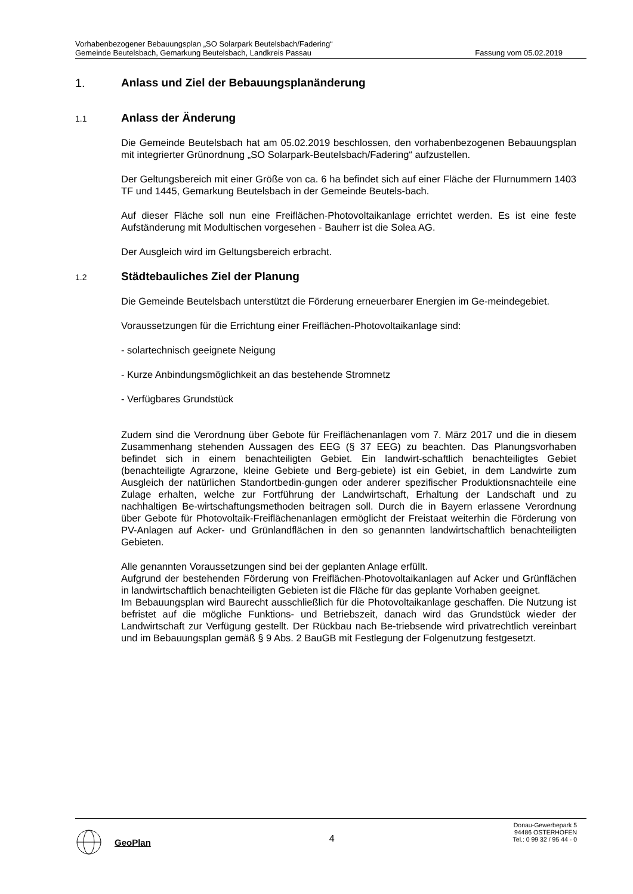Vorhabenbezogener Bebauungsplan „SO Solarpark Beutelsbach/Fadering“
Gemeinde Beutelsbach, Gemarkung Beutelsbach, Landkreis Passau Fassung vom 05.02.2019
1. Anlass und Ziel der Bebauungsplanänderung
1.1 Anlass der Änderung
Die Gemeinde Beutelsbach hat am 05.02.2019 beschlossen, den vorhabenbezogenen Bebauungsplan mit integrierter Grünordnung „SO Solarpark-Beutelsbach/Fadering“ aufzustellen.
Der Geltungsbereich mit einer Größe von ca. 6 ha befindet sich auf einer Fläche der Flurnummern 1403 TF und 1445, Gemarkung Beutelsbach in der Gemeinde Beutels-bach.
Auf dieser Fläche soll nun eine Freiflächen-Photovoltaikanlage errichtet werden. Es ist eine feste Aufständerung mit Modultischen vorgesehen - Bauherr ist die Solea AG.
Der Ausgleich wird im Geltungsbereich erbracht.
1.2 Städtebauliches Ziel der Planung
Die Gemeinde Beutelsbach unterstützt die Förderung erneuerbarer Energien im Ge-meindegebiet.
Voraussetzungen für die Errichtung einer Freiflächen-Photovoltaikanlage sind:
- solartechnisch geeignete Neigung
- Kurze Anbindungsmöglichkeit an das bestehende Stromnetz
- Verfügbares Grundstück
Zudem sind die Verordnung über Gebote für Freiflächenanlagen vom 7. März 2017 und die in diesem Zusammenhang stehenden Aussagen des EEG (§ 37 EEG) zu beachten. Das Planungsvorhaben befindet sich in einem benachteiligten Gebiet. Ein landwirt-schaftlich benachteiligtes Gebiet (benachteiligte Agrarzone, kleine Gebiete und Berg-gebiete) ist ein Gebiet, in dem Landwirte zum Ausgleich der natürlichen Standortbedin-gungen oder anderer spezifischer Produktionsnachteile eine Zulage erhalten, welche zur Fortführung der Landwirtschaft, Erhaltung der Landschaft und zu nachhaltigen Be-wirtschaftungsmethoden beitragen soll. Durch die in Bayern erlassene Verordnung über Gebote für Photovoltaik-Freiflächenanlagen ermöglicht der Freistaat weiterhin die Förderung von PV-Anlagen auf Acker- und Grünlandflächen in den so genannten landwirtschaftlich benachteiligten Gebieten.
Alle genannten Voraussetzungen sind bei der geplanten Anlage erfüllt.
Aufgrund der bestehenden Förderung von Freiflächen-Photovoltaikanlagen auf Acker und Grünflächen in landwirtschaftlich benachteiligten Gebieten ist die Fläche für das geplante Vorhaben geeignet.
Im Bebauungsplan wird Baurecht ausschließlich für die Photovoltaikanlage geschaffen. Die Nutzung ist befristet auf die mögliche Funktions- und Betriebszeit, danach wird das Grundstück wieder der Landwirtschaft zur Verfügung gestellt. Der Rückbau nach Be-triebsende wird privatrechtlich vereinbart und im Bebauungsplan gemäß § 9 Abs. 2 BauGB mit Festlegung der Folgenutzung festgesetzt.
GeoPlan
4
Donau-Gewerbepark 5
94486 OSTERHOFEN
Tel.: 0 99 32 / 95 44 - 0